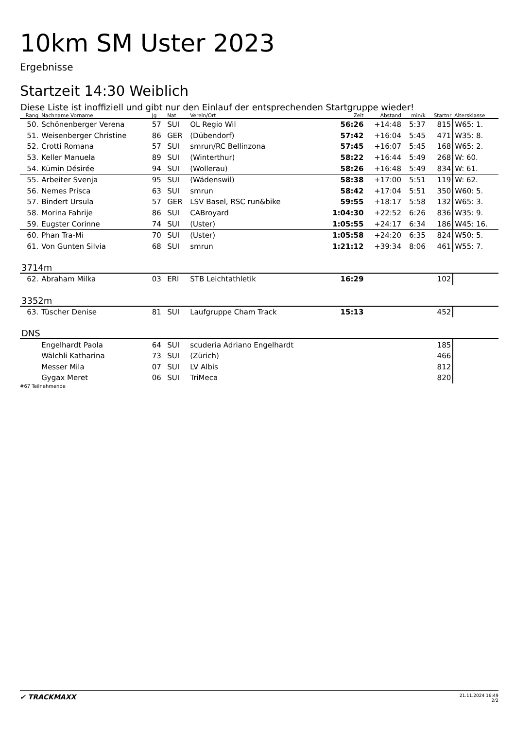10km SM Uster 2023
Ergebnisse
Startzeit 14:30 Weiblich
Diese Liste ist inoffiziell und gibt nur den Einlauf der entsprechenden Startgruppe wieder!
| Rang | Nachname Vorname | Jg | Nat | Verein/Ort | Zeit | Abstand | min/k | Startnr | Altersklasse |
| --- | --- | --- | --- | --- | --- | --- | --- | --- | --- |
| 50. | Schönenberger Verena | 57 | SUI | OL Regio Wil | 56:26 | +14:48 | 5:37 | 815 | W65: 1. |
| 51. | Weisenberger Christine | 86 | GER | (Dübendorf) | 57:42 | +16:04 | 5:45 | 471 | W35: 8. |
| 52. | Crotti Romana | 57 | SUI | smrun/RC Bellinzona | 57:45 | +16:07 | 5:45 | 168 | W65: 2. |
| 53. | Keller Manuela | 89 | SUI | (Winterthur) | 58:22 | +16:44 | 5:49 | 268 | W: 60. |
| 54. | Kümin Désirée | 94 | SUI | (Wollerau) | 58:26 | +16:48 | 5:49 | 834 | W: 61. |
| 55. | Arbeiter Svenja | 95 | SUI | (Wädenswil) | 58:38 | +17:00 | 5:51 | 119 | W: 62. |
| 56. | Nemes Prisca | 63 | SUI | smrun | 58:42 | +17:04 | 5:51 | 350 | W60: 5. |
| 57. | Bindert Ursula | 57 | GER | LSV Basel, RSC run&bike | 59:55 | +18:17 | 5:58 | 132 | W65: 3. |
| 58. | Morina Fahrije | 86 | SUI | CABroyard | 1:04:30 | +22:52 | 6:26 | 836 | W35: 9. |
| 59. | Eugster Corinne | 74 | SUI | (Uster) | 1:05:55 | +24:17 | 6:34 | 186 | W45: 16. |
| 60. | Phan Tra-Mi | 70 | SUI | (Uster) | 1:05:58 | +24:20 | 6:35 | 824 | W50: 5. |
| 61. | Von Gunten Silvia | 68 | SUI | smrun | 1:21:12 | +39:34 | 8:06 | 461 | W55: 7. |
| 3714m | | | | | | | | | |
| 62. | Abraham Milka | 03 | ERI | STB Leichtathletik | 16:29 | | | 102 | |
| 3352m | | | | | | | | | |
| 63. | Tüscher Denise | 81 | SUI | Laufgruppe Cham Track | 15:13 | | | 452 | |
| DNS | | | | | | | | | |
| | Engelhardt Paola | 64 | SUI | scuderia Adriano Engelhardt | | | | 185 | |
| | Wälchli Katharina | 73 | SUI | (Zürich) | | | | 466 | |
| | Messer Mila | 07 | SUI | LV Albis | | | | 812 | |
| | Gygax Meret | 06 | SUI | TriMeca | | | | 820 | |
#67 Teilnehmende
✔ TRACKMAXX 21.11.2024 16:49
2/2